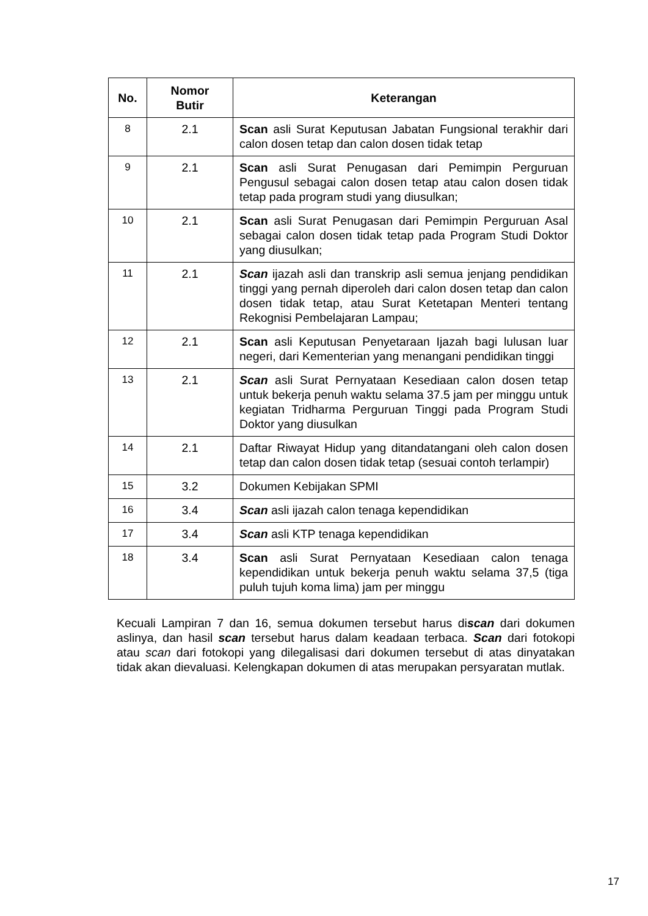| No. | Nomor Butir | Keterangan |
| --- | --- | --- |
| 8 | 2.1 | Scan asli Surat Keputusan Jabatan Fungsional terakhir dari calon dosen tetap dan calon dosen tidak tetap |
| 9 | 2.1 | Scan asli Surat Penugasan dari Pemimpin Perguruan Pengusul sebagai calon dosen tetap atau calon dosen tidak tetap pada program studi yang diusulkan; |
| 10 | 2.1 | Scan asli Surat Penugasan dari Pemimpin Perguruan Asal sebagai calon dosen tidak tetap pada Program Studi Doktor yang diusulkan; |
| 11 | 2.1 | Scan ijazah asli dan transkrip asli semua jenjang pendidikan tinggi yang pernah diperoleh dari calon dosen tetap dan calon dosen tidak tetap, atau Surat Ketetapan Menteri tentang Rekognisi Pembelajaran Lampau; |
| 12 | 2.1 | Scan asli Keputusan Penyetaraan Ijazah bagi lulusan luar negeri, dari Kementerian yang menangani pendidikan tinggi |
| 13 | 2.1 | Scan asli Surat Pernyataan Kesediaan calon dosen tetap untuk bekerja penuh waktu selama 37.5 jam per minggu untuk kegiatan Tridharma Perguruan Tinggi pada Program Studi Doktor yang diusulkan |
| 14 | 2.1 | Daftar Riwayat Hidup yang ditandatangani oleh calon dosen tetap dan calon dosen tidak tetap (sesuai contoh terlampir) |
| 15 | 3.2 | Dokumen Kebijakan SPMI |
| 16 | 3.4 | Scan asli ijazah calon tenaga kependidikan |
| 17 | 3.4 | Scan asli KTP tenaga kependidikan |
| 18 | 3.4 | Scan asli Surat Pernyataan Kesediaan calon tenaga kependidikan untuk bekerja penuh waktu selama 37,5 (tiga puluh tujuh koma lima) jam per minggu |
Kecuali Lampiran 7 dan 16, semua dokumen tersebut harus discan dari dokumen aslinya, dan hasil scan tersebut harus dalam keadaan terbaca. Scan dari fotokopi atau scan dari fotokopi yang dilegalisasi dari dokumen tersebut di atas dinyatakan tidak akan dievaluasi. Kelengkapan dokumen di atas merupakan persyaratan mutlak.
17